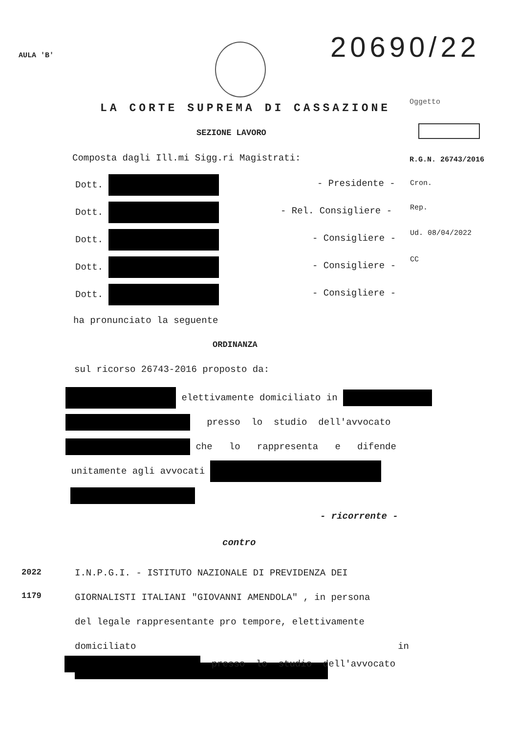AULA 'B' 20690/22
LA CORTE SUPREMA DI CASSAZIONE Oggetto
SEZIONE LAVORO
Composta dagli Ill.mi Sigg.ri Magistrati:
R.G.N. 26743/2016
Dott. - Presidente - Cron.
Dott. - Rel. Consigliere - Rep.
Dott. - Consigliere - Ud. 08/04/2022
Dott. - Consigliere -
CC
Dott. - Consigliere -
ha pronunciato la seguente
ORDINANZA
sul ricorso 26743-2016 proposto da:
elettivamente domiciliato in
presso lo studio dell'avvocato
che lo rappresenta e difende
unitamente agli avvocati
- ricorrente -
contro
2022
1179
I.N.P.G.I. - ISTITUTO NAZIONALE DI PREVIDENZA DEI
GIORNALISTI ITALIANI "GIOVANNI AMENDOLA" , in persona
del legale rappresentante pro tempore, elettivamente
domiciliato in
presso lo studio dell'avvocato